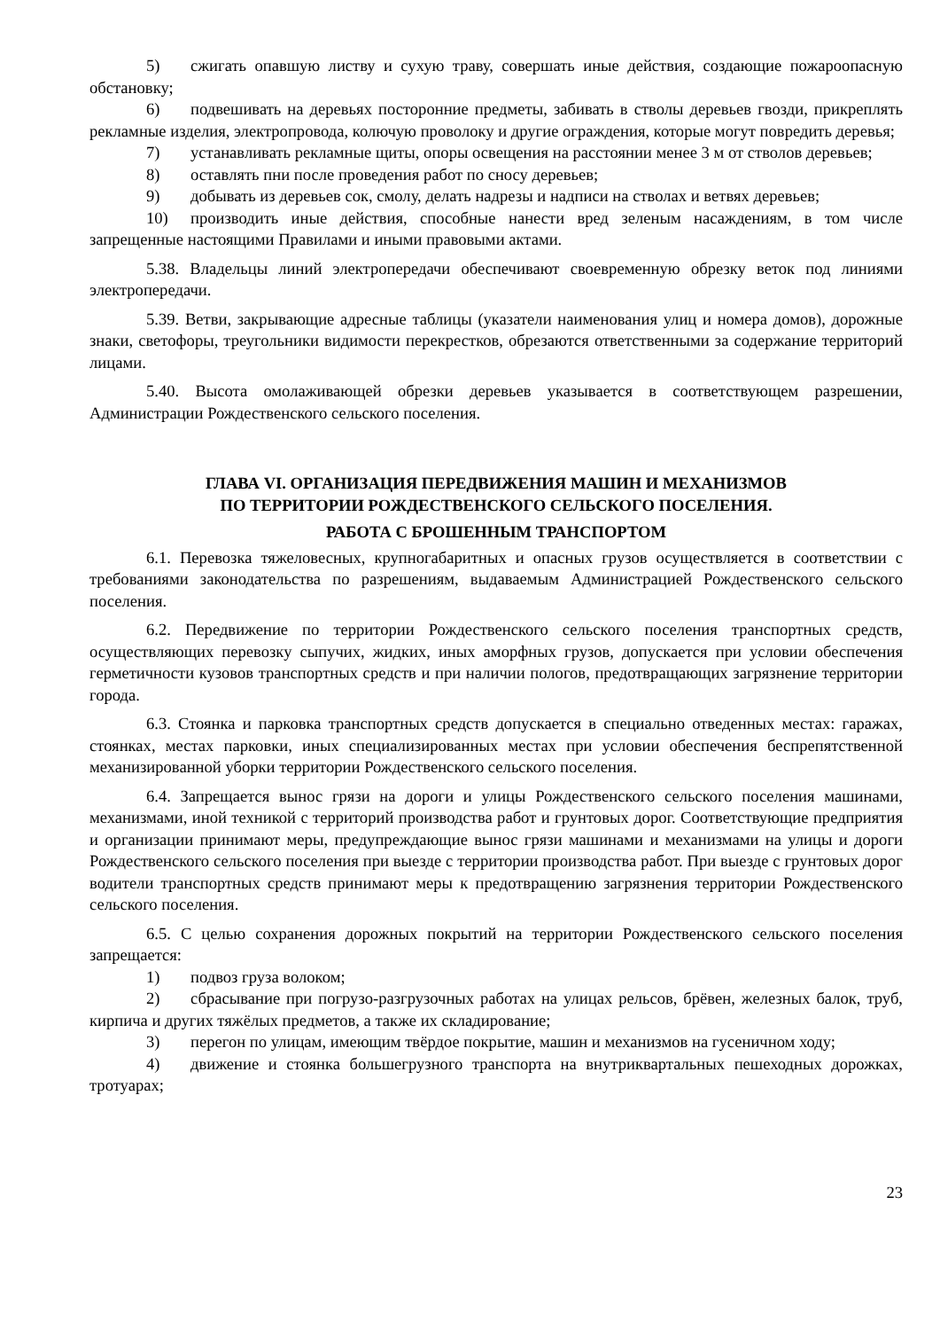5) сжигать опавшую листву и сухую траву, совершать иные действия, создающие пожароопасную обстановку;
6) подвешивать на деревьях посторонние предметы, забивать в стволы деревьев гвозди, прикреплять рекламные изделия, электропровода, колючую проволоку и другие ограждения, которые могут повредить деревья;
7) устанавливать рекламные щиты, опоры освещения на расстоянии менее 3 м от стволов деревьев;
8) оставлять пни после проведения работ по сносу деревьев;
9) добывать из деревьев сок, смолу, делать надрезы и надписи на стволах и ветвях деревьев;
10) производить иные действия, способные нанести вред зеленым насаждениям, в том числе запрещенные настоящими Правилами и иными правовыми актами.
5.38. Владельцы линий электропередачи обеспечивают своевременную обрезку веток под линиями электропередачи.
5.39. Ветви, закрывающие адресные таблицы (указатели наименования улиц и номера домов), дорожные знаки, светофоры, треугольники видимости перекрестков, обрезаются ответственными за содержание территорий лицами.
5.40. Высота омолаживающей обрезки деревьев указывается в соответствующем разрешении, Администрации Рождественского сельского поселения.
ГЛАВА VI. ОРГАНИЗАЦИЯ ПЕРЕДВИЖЕНИЯ МАШИН И МЕХАНИЗМОВ
ПО ТЕРРИТОРИИ РОЖДЕСТВЕНСКОГО СЕЛЬСКОГО ПОСЕЛЕНИЯ.
РАБОТА С БРОШЕННЫМ ТРАНСПОРТОМ
6.1. Перевозка тяжеловесных, крупногабаритных и опасных грузов осуществляется в соответствии с требованиями законодательства по разрешениям, выдаваемым Администрацией Рождественского сельского поселения.
6.2. Передвижение по территории Рождественского сельского поселения транспортных средств, осуществляющих перевозку сыпучих, жидких, иных аморфных грузов, допускается при условии обеспечения герметичности кузовов транспортных средств и при наличии пологов, предотвращающих загрязнение территории города.
6.3. Стоянка и парковка транспортных средств допускается в специально отведенных местах: гаражах, стоянках, местах парковки, иных специализированных местах при условии обеспечения беспрепятственной механизированной уборки территории Рождественского сельского поселения.
6.4. Запрещается вынос грязи на дороги и улицы Рождественского сельского поселения машинами, механизмами, иной техникой с территорий производства работ и грунтовых дорог. Соответствующие предприятия и организации принимают меры, предупреждающие вынос грязи машинами и механизмами на улицы и дороги Рождественского сельского поселения при выезде с территории производства работ. При выезде с грунтовых дорог водители транспортных средств принимают меры к предотвращению загрязнения территории Рождественского сельского поселения.
6.5. С целью сохранения дорожных покрытий на территории Рождественского сельского поселения запрещается:
1) подвоз груза волоком;
2) сбрасывание при погрузо-разгрузочных работах на улицах рельсов, брёвен, железных балок, труб, кирпича и других тяжёлых предметов, а также их складирование;
3) перегон по улицам, имеющим твёрдое покрытие, машин и механизмов на гусеничном ходу;
4) движение и стоянка большегрузного транспорта на внутриквартальных пешеходных дорожках, тротуарах;
23